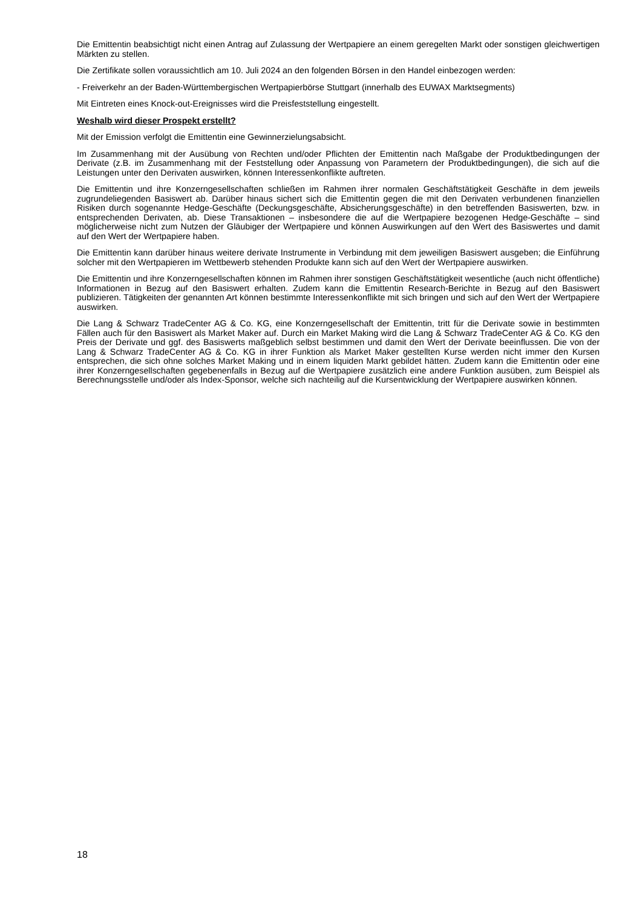Die Emittentin beabsichtigt nicht einen Antrag auf Zulassung der Wertpapiere an einem geregelten Markt oder sonstigen gleichwertigen Märkten zu stellen.
Die Zertifikate sollen voraussichtlich am 10. Juli 2024 an den folgenden Börsen in den Handel einbezogen werden:
- Freiverkehr an der Baden-Württembergischen Wertpapierbörse Stuttgart (innerhalb des EUWAX Marktsegments)
Mit Eintreten eines Knock-out-Ereignisses wird die Preisfeststellung eingestellt.
Weshalb wird dieser Prospekt erstellt?
Mit der Emission verfolgt die Emittentin eine Gewinnerzielungsabsicht.
Im Zusammenhang mit der Ausübung von Rechten und/oder Pflichten der Emittentin nach Maßgabe der Produktbedingungen der Derivate (z.B. im Zusammenhang mit der Feststellung oder Anpassung von Parametern der Produktbedingungen), die sich auf die Leistungen unter den Derivaten auswirken, können Interessenkonflikte auftreten.
Die Emittentin und ihre Konzerngesellschaften schließen im Rahmen ihrer normalen Geschäftstätigkeit Geschäfte in dem jeweils zugrundeliegenden Basiswert ab. Darüber hinaus sichert sich die Emittentin gegen die mit den Derivaten verbundenen finanziellen Risiken durch sogenannte Hedge-Geschäfte (Deckungsgeschäfte, Absicherungsgeschäfte) in den betreffenden Basiswerten, bzw. in entsprechenden Derivaten, ab. Diese Transaktionen – insbesondere die auf die Wertpapiere bezogenen Hedge-Geschäfte – sind möglicherweise nicht zum Nutzen der Gläubiger der Wertpapiere und können Auswirkungen auf den Wert des Basiswertes und damit auf den Wert der Wertpapiere haben.
Die Emittentin kann darüber hinaus weitere derivate Instrumente in Verbindung mit dem jeweiligen Basiswert ausgeben; die Einführung solcher mit den Wertpapieren im Wettbewerb stehenden Produkte kann sich auf den Wert der Wertpapiere auswirken.
Die Emittentin und ihre Konzerngesellschaften können im Rahmen ihrer sonstigen Geschäftstätigkeit wesentliche (auch nicht öffentliche) Informationen in Bezug auf den Basiswert erhalten. Zudem kann die Emittentin Research-Berichte in Bezug auf den Basiswert publizieren. Tätigkeiten der genannten Art können bestimmte Interessenkonflikte mit sich bringen und sich auf den Wert der Wertpapiere auswirken.
Die Lang & Schwarz TradeCenter AG & Co. KG, eine Konzerngesellschaft der Emittentin, tritt für die Derivate sowie in bestimmten Fällen auch für den Basiswert als Market Maker auf. Durch ein Market Making wird die Lang & Schwarz TradeCenter AG & Co. KG den Preis der Derivate und ggf. des Basiswerts maßgeblich selbst bestimmen und damit den Wert der Derivate beeinflussen. Die von der Lang & Schwarz TradeCenter AG & Co. KG in ihrer Funktion als Market Maker gestellten Kurse werden nicht immer den Kursen entsprechen, die sich ohne solches Market Making und in einem liquiden Markt gebildet hätten. Zudem kann die Emittentin oder eine ihrer Konzerngesellschaften gegebenenfalls in Bezug auf die Wertpapiere zusätzlich eine andere Funktion ausüben, zum Beispiel als Berechnungsstelle und/oder als Index-Sponsor, welche sich nachteilig auf die Kursentwicklung der Wertpapiere auswirken können.
18